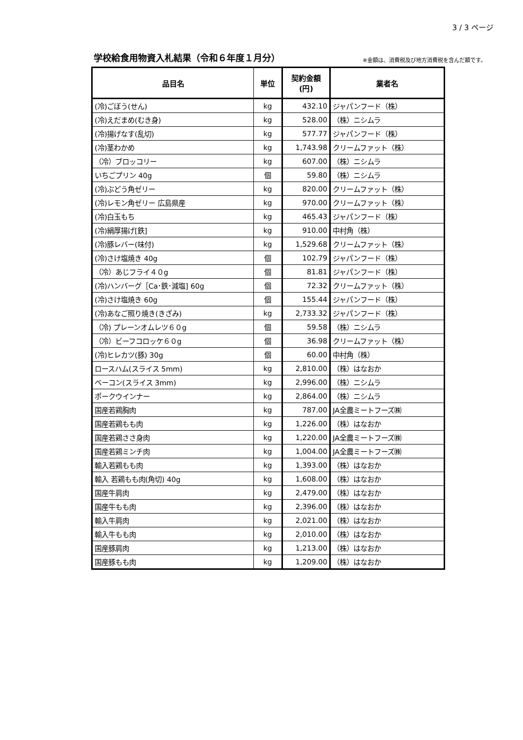3 / 3 ページ
学校給食用物資入札結果（令和６年度１月分）
※金額は、消費税及び地方消費税を含んだ額です。
| 品目名 | 単位 | 契約金額 (円) | 業者名 |
| --- | --- | --- | --- |
| (冷)ごぼう(せん) | kg | 432.10 | ジャパンフード（株） |
| (冷)えだまめ(むき身) | kg | 528.00 | （株）ニシムラ |
| (冷)揚げなす(乱切) | kg | 577.77 | ジャパンフード（株） |
| (冷)茎わかめ | kg | 1,743.98 | クリームファット（株） |
| （冷）ブロッコリー | kg | 607.00 | （株）ニシムラ |
| いちごプリン 40g | 個 | 59.80 | （株）ニシムラ |
| (冷)ぶどう角ゼリー | kg | 820.00 | クリームファット（株） |
| (冷)レモン角ゼリー 広島県産 | kg | 970.00 | クリームファット（株） |
| (冷)白玉もち | kg | 465.43 | ジャパンフード（株） |
| (冷)絹厚揚げ[鉄] | kg | 910.00 | 中村角（株） |
| (冷)豚レバー(味付) | kg | 1,529.68 | クリームファット（株） |
| (冷)さけ塩焼き 40g | 個 | 102.79 | ジャパンフード（株） |
| （冷）あじフライ４０g | 個 | 81.81 | ジャパンフード（株） |
| (冷)ハンバーグ［Ca･鉄･減塩] 60g | 個 | 72.32 | クリームファット（株） |
| (冷)さけ塩焼き 60g | 個 | 155.44 | ジャパンフード（株） |
| (冷)あなご照り焼き(きざみ) | kg | 2,733.32 | ジャパンフード（株） |
| （冷) プレーンオムレツ６０g | 個 | 59.58 | （株）ニシムラ |
| （冷）ビーフコロッケ６０g | 個 | 36.98 | クリームファット（株） |
| (冷)ヒレカツ(豚) 30g | 個 | 60.00 | 中村角（株） |
| ロースハム(スライス 5mm) | kg | 2,810.00 | （株）はなおか |
| ベーコン(スライス 3mm) | kg | 2,996.00 | （株）ニシムラ |
| ポークウインナー | kg | 2,864.00 | （株）ニシムラ |
| 国産若鶏胸肉 | kg | 787.00 | JA全農ミートフーズ㈱ |
| 国産若鶏もも肉 | kg | 1,226.00 | （株）はなおか |
| 国産若鶏ささ身肉 | kg | 1,220.00 | JA全農ミートフーズ㈱ |
| 国産若鶏ミンチ肉 | kg | 1,004.00 | JA全農ミートフーズ㈱ |
| 輸入若鶏もも肉 | kg | 1,393.00 | （株）はなおか |
| 輸入 若鶏もも肉(角切) 40g | kg | 1,608.00 | （株）はなおか |
| 国産牛肩肉 | kg | 2,479.00 | （株）はなおか |
| 国産牛もも肉 | kg | 2,396.00 | （株）はなおか |
| 輸入牛肩肉 | kg | 2,021.00 | （株）はなおか |
| 輸入牛もも肉 | kg | 2,010.00 | （株）はなおか |
| 国産豚肩肉 | kg | 1,213.00 | （株）はなおか |
| 国産豚もも肉 | kg | 1,209.00 | （株）はなおか |